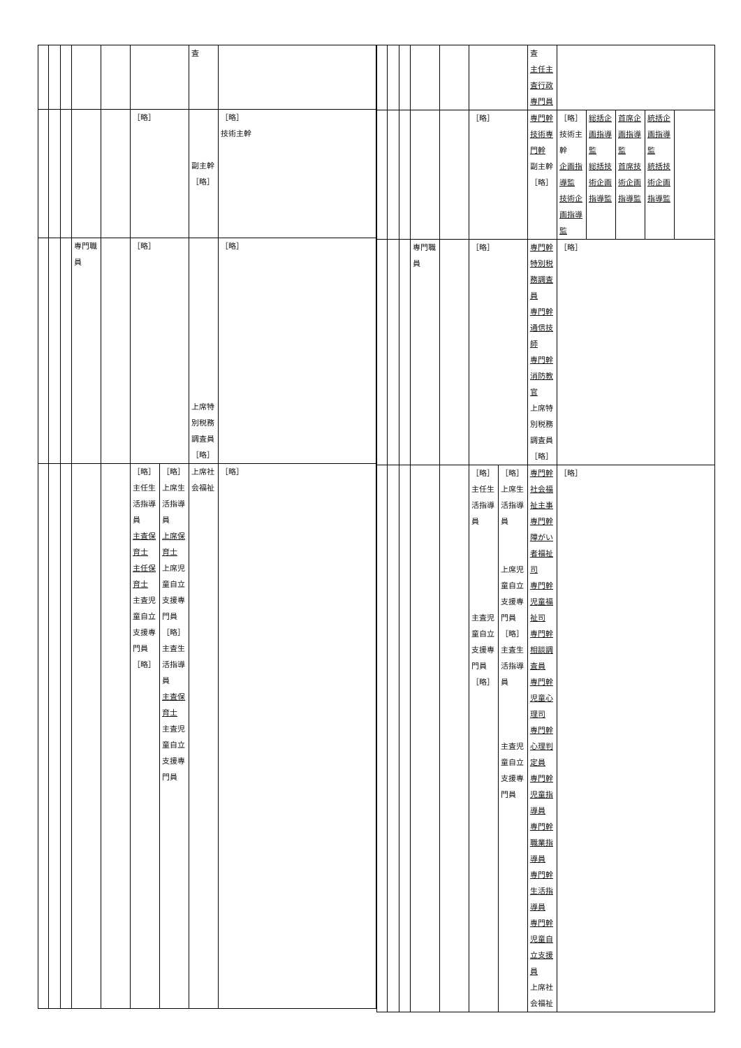| | | | | | | | 査 | |
| | | | | | ［略］ | | 副主幹 ［略］ | ［略］ 技術主幹 |
| | | | 専門職員 | | ［略］ | | 上席特別税務調査員 ［略］ | ［略］ |
| | | | | | ［略］ 主任生活指導員 主査保育士 主任保育士 主査児童自立支援専門員 ［略］ | ［略］ 上席生活指導員 上席保育士 上席児童自立支援専門員 ［略］ 主査生活指導員 主査保育士 主査児童自立支援専門員 | 上席社会福祉 | ［略］ |
| | | | | | | | 査 主任主査行政専門員 | | | | | |
| | | | | | ［略］ | | 専門幹技術専門幹 副主幹 ［略］ | ［略］ 技術主幹 企画指導監 技術企画指導監 | 総括企画指導監 総括技術企画指導監 | 首席企画指導監 首席技術企画指導監 | 統括企画指導監 統括技術企画指導監 | |
| | | | 専門職員 | | ［略］ | | 専門幹特別税務調査員 専門幹通信技師 専門幹消防教官 上席特別税務調査員 ［略］ | ［略］ | | | | |
| | | | | | ［略］ 主任生活指導員 主査児童自立支援専門員 ［略］ | ［略］ 上席生活指導員 上席児童自立支援専門員 ［略］ 主査生活指導員 主査児童自立支援専門員 | 専門幹社会福祉主事 専門幹障がい者福祉司 専門幹児童福祉司 専門幹相談調査員 専門幹児童心理司 専門幹心理判定員 専門幹児童指導員 専門幹職業指導員 専門幹生活指導員 専門幹児童自立支援員 上席社会福祉 | ［略］ | | | | |